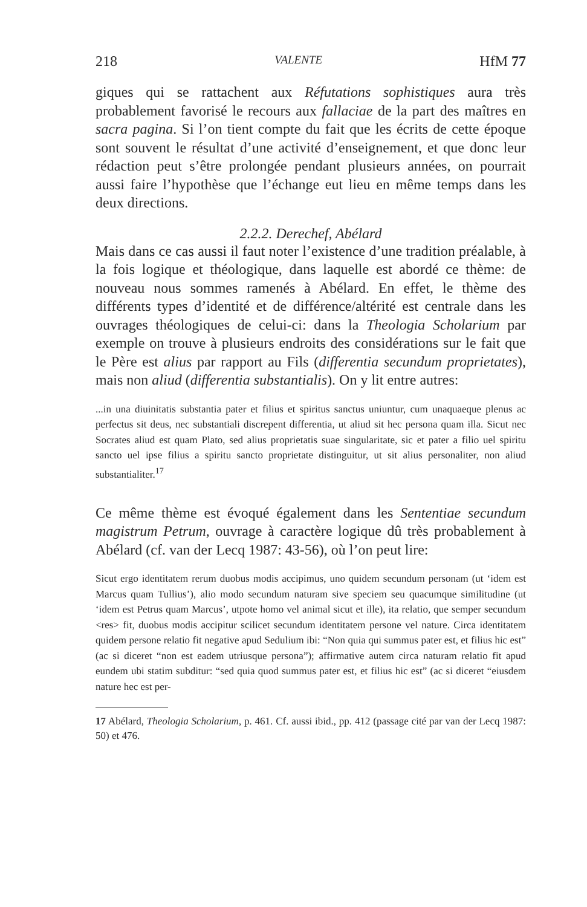218 VALENTE HfM 77
giques qui se rattachent aux Réfutations sophistiques aura très probablement favorisé le recours aux fallaciae de la part des maîtres en sacra pagina. Si l’on tient compte du fait que les écrits de cette époque sont souvent le résultat d’une activité d’enseignement, et que donc leur rédaction peut s’être prolongée pendant plusieurs années, on pourrait aussi faire l’hypothèse que l’échange eut lieu en même temps dans les deux directions.
2.2.2. Derechef, Abélard
Mais dans ce cas aussi il faut noter l’existence d’une tradition préalable, à la fois logique et théologique, dans laquelle est abordé ce thème: de nouveau nous sommes ramenés à Abélard. En effet, le thème des différents types d’identité et de différence/altérité est centrale dans les ouvrages théologiques de celui-ci: dans la Theologia Scholarium par exemple on trouve à plusieurs endroits des considérations sur le fait que le Père est alius par rapport au Fils (differentia secundum proprietates), mais non aliud (differentia substantialis). On y lit entre autres:
...in una diuinitatis substantia pater et filius et spiritus sanctus uniuntur, cum unaquaeque plenus ac perfectus sit deus, nec substantiali discrepent differentia, ut aliud sit hec persona quam illa. Sicut nec Socrates aliud est quam Plato, sed alius proprietatis suae singularitate, sic et pater a filio uel spiritu sancto uel ipse filius a spiritu sancto proprietate distinguitur, ut sit alius personaliter, non aliud substantialiter.<sup>17</sup>
Ce même thème est évoqué également dans les Sententiae secundum magistrum Petrum, ouvrage à caractère logique dû très probablement à Abélard (cf. van der Lecq 1987: 43-56), où l’on peut lire:
Sicut ergo identitatem rerum duobus modis accipimus, uno quidem secundum personam (ut ‘idem est Marcus quam Tullius’), alio modo secundum naturam sive speciem seu quacumque similitudine (ut ‘idem est Petrus quam Marcus’, utpote homo vel animal sicut et ille), ita relatio, que semper secundum <res> fit, duobus modis accipitur scilicet secundum identitatem persone vel nature. Circa identitatem quidem persone relatio fit negative apud Sedulium ibi: “Non quia qui summus pater est, et filius hic est” (ac si diceret “non est eadem utriusque persona”); affirmative autem circa naturam relatio fit apud eundem ubi statim subditur: “sed quia quod summus pater est, et filius hic est” (ac si diceret “eiusdem nature hec est per-
17 Abélard, Theologia Scholarium, p. 461. Cf. aussi ibid., pp. 412 (passage cité par van der Lecq 1987: 50) et 476.